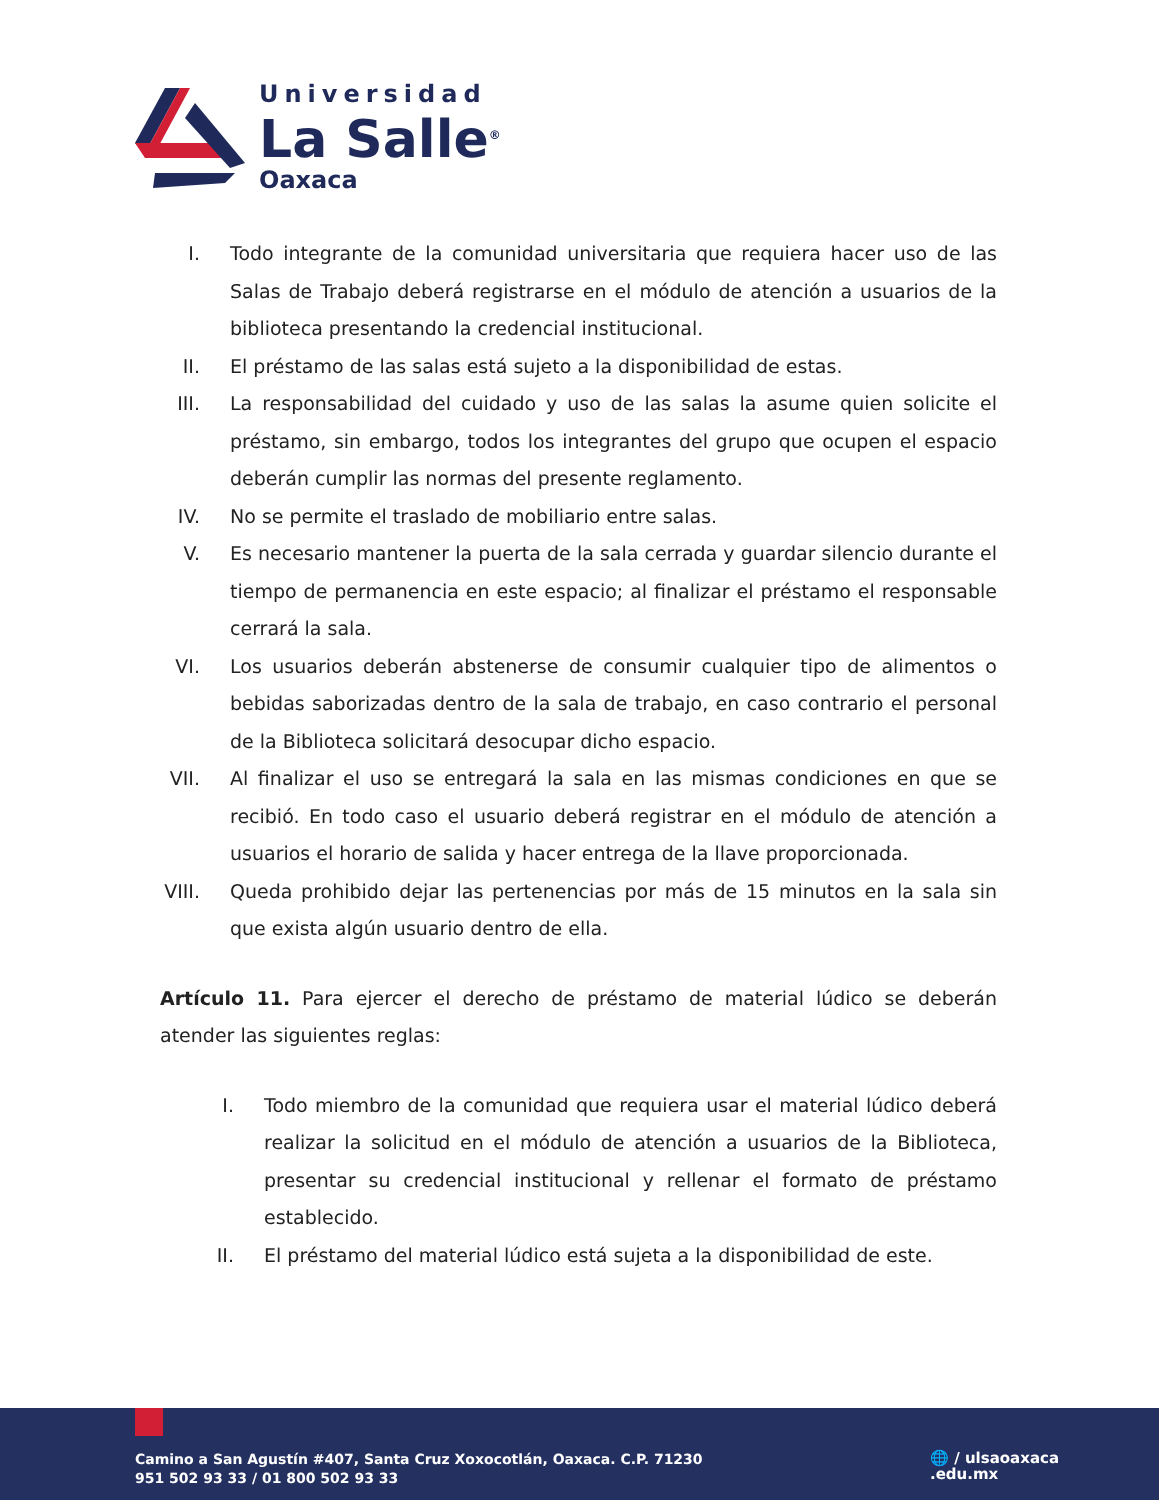Universidad
La Salle<sup>®</sup>
Oaxaca
I. Todo integrante de la comunidad universitaria que requiera hacer uso de las Salas de Trabajo deberá registrarse en el módulo de atención a usuarios de la biblioteca presentando la credencial institucional.
II. El préstamo de las salas está sujeto a la disponibilidad de estas.
III. La responsabilidad del cuidado y uso de las salas la asume quien solicite el préstamo, sin embargo, todos los integrantes del grupo que ocupen el espacio deberán cumplir las normas del presente reglamento.
IV. No se permite el traslado de mobiliario entre salas.
V. Es necesario mantener la puerta de la sala cerrada y guardar silencio durante el tiempo de permanencia en este espacio; al finalizar el préstamo el responsable cerrará la sala.
VI. Los usuarios deberán abstenerse de consumir cualquier tipo de alimentos o bebidas saborizadas dentro de la sala de trabajo, en caso contrario el personal de la Biblioteca solicitará desocupar dicho espacio.
VII. Al finalizar el uso se entregará la sala en las mismas condiciones en que se recibió. En todo caso el usuario deberá registrar en el módulo de atención a usuarios el horario de salida y hacer entrega de la llave proporcionada.
VIII. Queda prohibido dejar las pertenencias por más de 15 minutos en la sala sin que exista algún usuario dentro de ella.
Artículo 11. Para ejercer el derecho de préstamo de material lúdico se deberán atender las siguientes reglas:
I. Todo miembro de la comunidad que requiera usar el material lúdico deberá realizar la solicitud en el módulo de atención a usuarios de la Biblioteca, presentar su credencial institucional y rellenar el formato de préstamo establecido.
II. El préstamo del material lúdico está sujeta a la disponibilidad de este.
Camino a San Agustín #407, Santa Cruz Xoxocotlán, Oaxaca. C.P. 71230
951 502 93 33 / 01 800 502 93 33
🌐 / ulsaoaxaca
.edu.mx